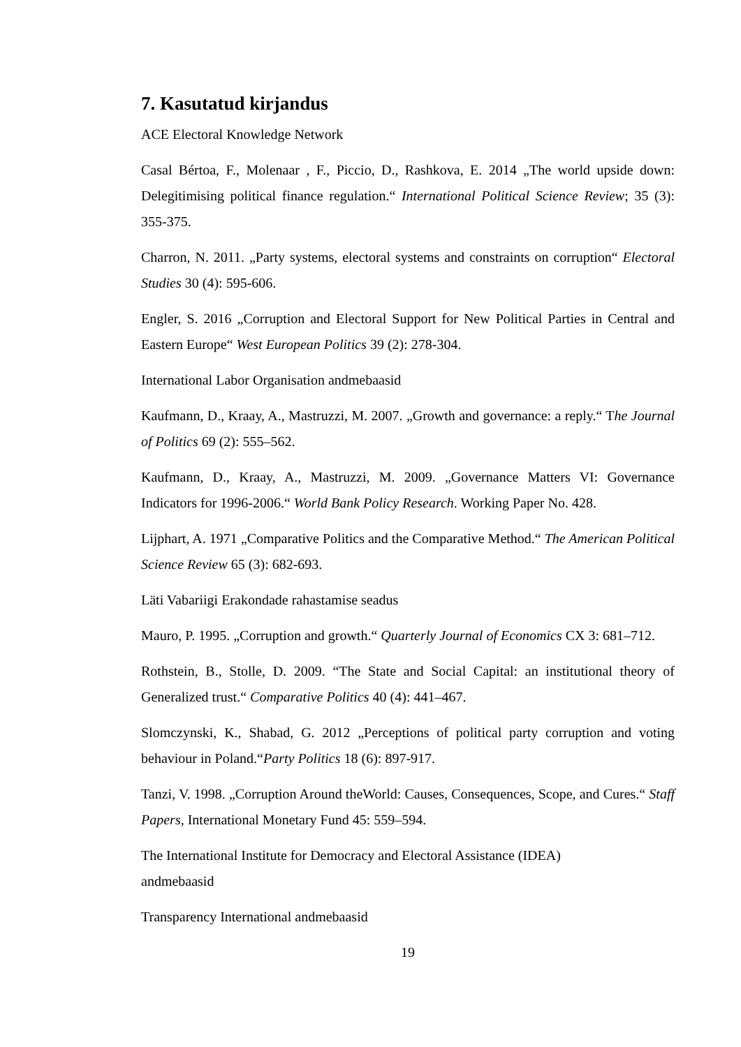7. Kasutatud kirjandus
ACE Electoral Knowledge Network
Casal Bértoa, F., Molenaar , F., Piccio, D., Rashkova, E. 2014 „The world upside down: Delegitimising political finance regulation.“ International Political Science Review; 35 (3): 355-375.
Charron, N. 2011. „Party systems, electoral systems and constraints on corruption“ Electoral Studies 30 (4): 595-606.
Engler, S. 2016 „Corruption and Electoral Support for New Political Parties in Central and Eastern Europe“ West European Politics 39 (2): 278-304.
International Labor Organisation andmebaasid
Kaufmann, D., Kraay, A., Mastruzzi, M. 2007. „Growth and governance: a reply.“ The Journal of Politics 69 (2): 555–562.
Kaufmann, D., Kraay, A., Mastruzzi, M. 2009. „Governance Matters VI: Governance Indicators for 1996-2006.“ World Bank Policy Research. Working Paper No. 428.
Lijphart, A. 1971 „Comparative Politics and the Comparative Method.“ The American Political Science Review 65 (3): 682-693.
Läti Vabariigi Erakondade rahastamise seadus
Mauro, P. 1995. „Corruption and growth.“ Quarterly Journal of Economics CX 3: 681–712.
Rothstein, B., Stolle, D. 2009. “The State and Social Capital: an institutional theory of Generalized trust.“ Comparative Politics 40 (4): 441–467.
Slomczynski, K., Shabad, G. 2012 „Perceptions of political party corruption and voting behaviour in Poland.“Party Politics 18 (6): 897-917.
Tanzi, V. 1998. „Corruption Around theWorld: Causes, Consequences, Scope, and Cures.“ Staff Papers, International Monetary Fund 45: 559–594.
The International Institute for Democracy and Electoral Assistance (IDEA)
andmebaasid
Transparency International andmebaasid
19